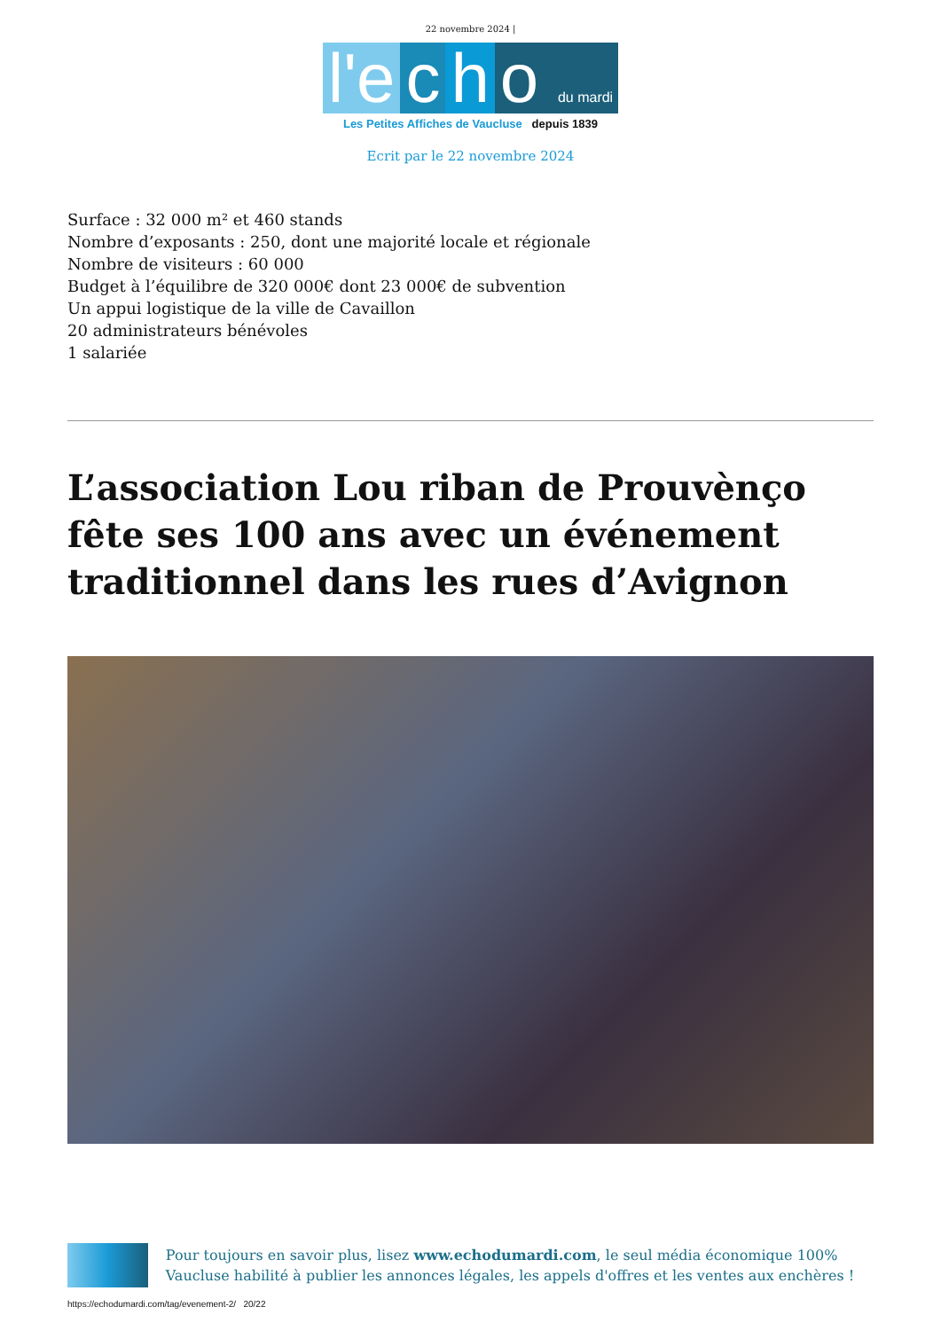22 novembre 2024 |
l'e c h o du mardi
Les Petites Affiches de Vaucluse depuis 1839
Ecrit par le 22 novembre 2024
Surface : 32 000 m² et 460 stands
Nombre d’exposants : 250, dont une majorité locale et régionale
Nombre de visiteurs : 60 000
Budget à l’équilibre de 320 000€ dont 23 000€ de subvention
Un appui logistique de la ville de Cavaillon
20 administrateurs bénévoles
1 salariée
L’association Lou riban de Prouvènço fête ses 100 ans avec un événement traditionnel dans les rues d’Avignon
Pour toujours en savoir plus, lisez www.echodumardi.com, le seul média économique 100% Vaucluse habilité à publier les annonces légales, les appels d'offres et les ventes aux enchères !
https://echodumardi.com/tag/evenement-2/ 20/22